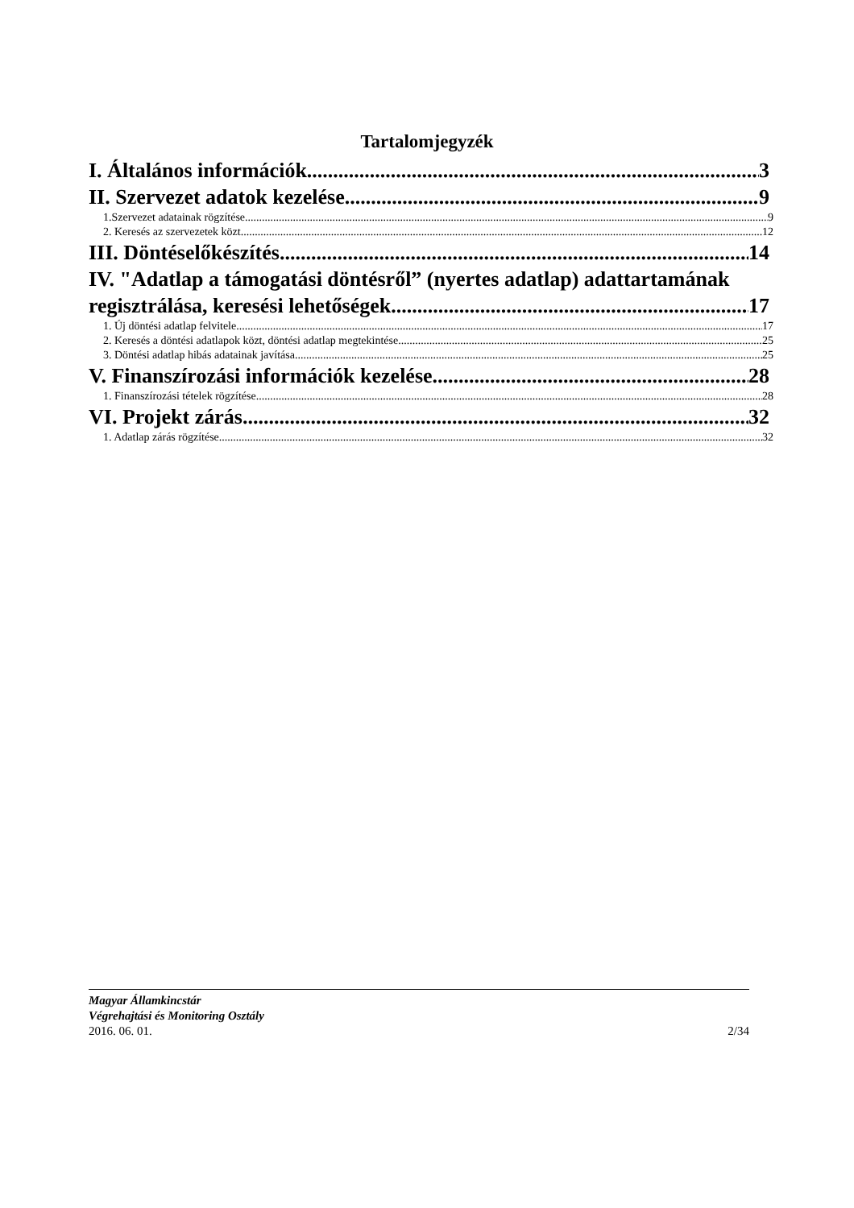Tartalomjegyzék
I. Általános információk 3
II. Szervezet adatok kezelése 9
1.Szervezet adatainak rögzítése 9
2. Keresés az szervezetek közt 12
III. Döntéselőkészítés 14
IV. "Adatlap a támogatási döntésről” (nyertes adatlap) adattartamának
regisztrálása, keresési lehetőségek 17
1. Új döntési adatlap felvitele 17
2. Keresés a döntési adatlapok közt, döntési adatlap megtekintése 25
3. Döntési adatlap hibás adatainak javítása 25
V. Finanszírozási információk kezelése 28
1. Finanszírozási tételek rögzítése 28
VI. Projekt zárás 32
1. Adatlap zárás rögzítése 32
Magyar Államkincstár
Végrehajtási és Monitoring Osztály
2016. 06. 01. 2/34